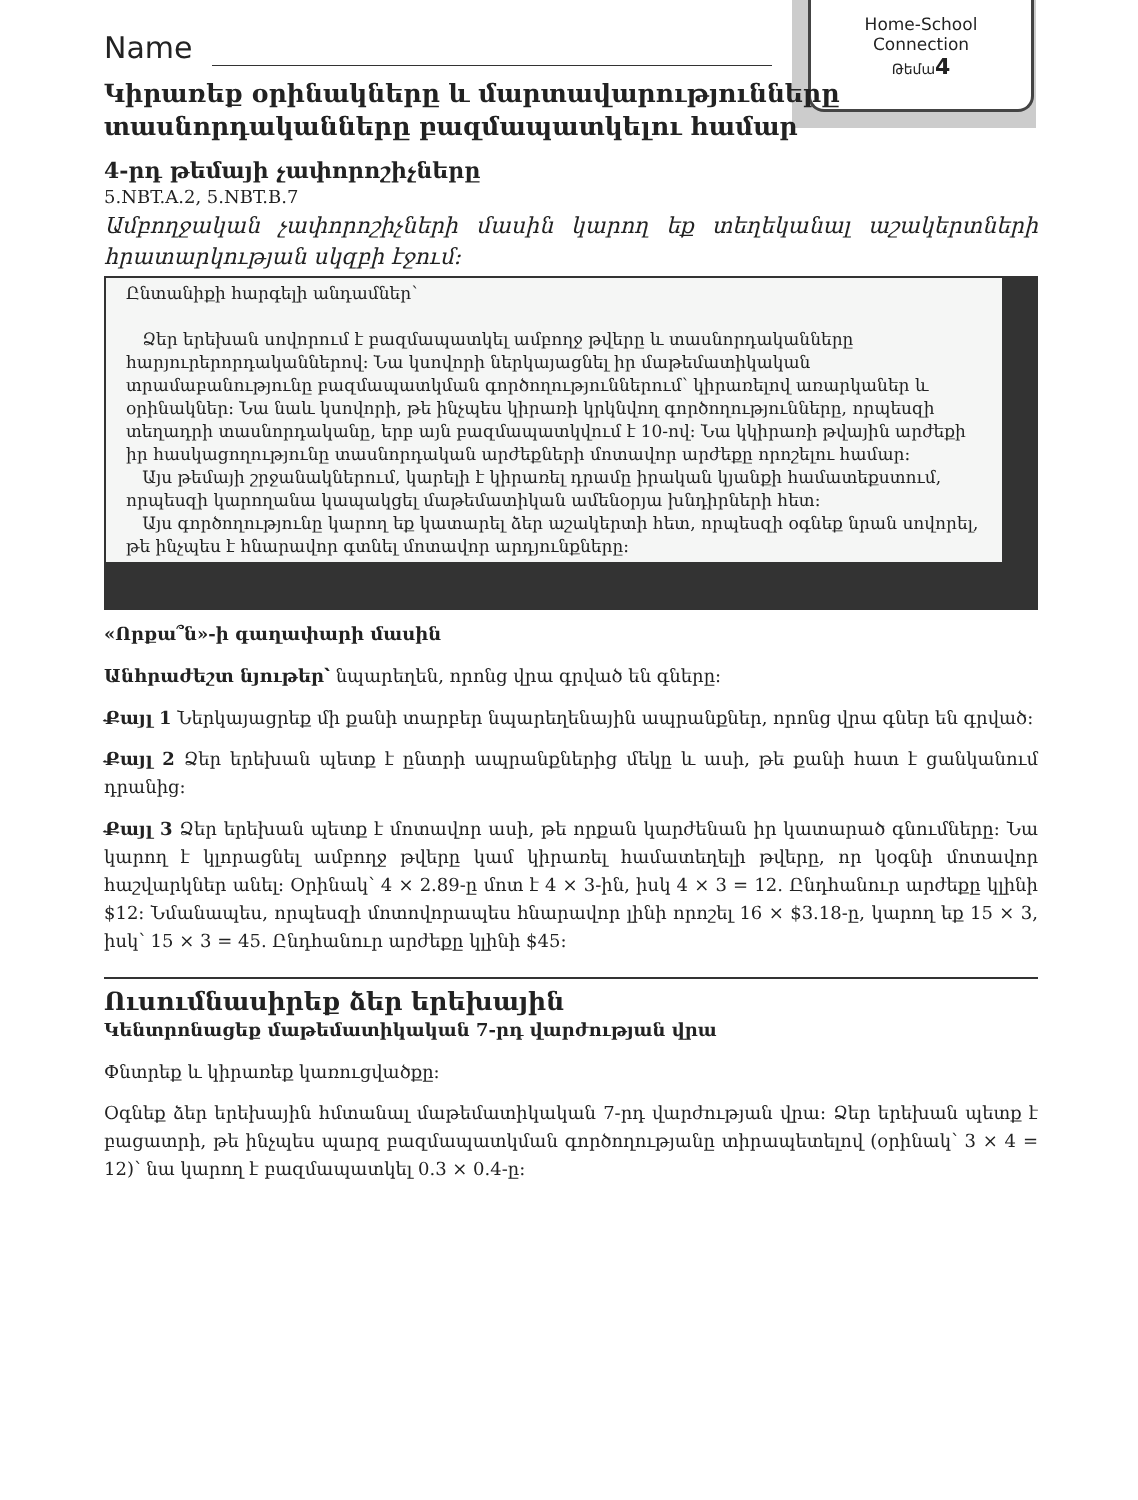Home-School
Connection
Թեմա 4
Name
Կիրառեք օրինակները և մարտավարությունները տասնորդականները բազմապատկելու համար
4-րդ թեմայի չափորոշիչները
5.NBT.A.2, 5.NBT.B.7
Ամբողջական չափորոշիչների մասին կարող եք տեղեկանալ աշակերտների հրատարկության սկզբի էջում:
Ընտանիքի հարգելի անդամներ՝
Ձեր երեխան սովորում է բազմապատկել ամբողջ թվերը և տասնորդականները հարյուրերորդականներով: Նա կսովորի ներկայացնել իր մաթեմատիկական տրամաբանությունը բազմապատկման գործողություններում՝ կիրառելով առարկաներ և օրինակներ: Նա նաև կսովորի, թե ինչպես կիրառի կրկնվող գործողությունները, որպեսզի տեղադրի տասնորդականը, երբ այն բազմապատկվում է 10-ով: Նա կկիրառի թվային արժեքի իր հասկացողությունը տասնորդական արժեքների մոտավոր արժեքը որոշելու համար:
Այս թեմայի շրջանակներում, կարելի է կիրառել դրամը իրական կյանքի համատեքստում, որպեսզի կարողանա կապակցել մաթեմատիկան ամենօրյա խնդիրների հետ:
Այս գործողությունը կարող եք կատարել ձեր աշակերտի հետ, որպեսզի օգնեք նրան սովորել, թե ինչպես է հնարավոր գտնել մոտավոր արդյունքները:
«Որքա՞ն»-ի գաղափարի մասին
Անհրաժեշտ նյութեր՝ նպարեղեն, որոնց վրա գրված են գները:
Քայլ 1 Ներկայացրեք մի քանի տարբեր նպարեղենային ապրանքներ, որոնց վրա գներ են գրված:
Քայլ 2 Ձեր երեխան պետք է ընտրի ապրանքներից մեկը և ասի, թե քանի հատ է ցանկանում դրանից:
Քայլ 3 Ձեր երեխան պետք է մոտավոր ասի, թե որքան կարժենան իր կատարած գնումները: Նա կարող է կլորացնել ամբողջ թվերը կամ կիրառել համատեղելի թվերը, որ կօգնի մոտավոր հաշվարկներ անել: Օրինակ՝ 4 × 2.89-ը մոտ է 4 × 3-ին, իսկ 4 × 3 = 12. Ընդհանուր արժեքը կլինի $12: Նմանապես, որպեսզի մոտովորապես հնարավոր լինի որոշել 16 × $3.18-ը, կարող եք 15 × 3, իսկ՝ 15 × 3 = 45. Ընդհանուր արժեքը կլինի $45:
Ուսումնասիրեք ձեր երեխային
Կենտրոնացեք մաթեմատիկական 7-րդ վարժության վրա
Փնտրեք և կիրառեք կառուցվածքը:
Օգնեք ձեր երեխային հմտանալ մաթեմատիկական 7-րդ վարժության վրա: Ձեր երեխան պետք է բացատրի, թե ինչպես պարզ բազմապատկման գործողությանը տիրապետելով (օրինակ՝ 3 × 4 = 12)՝ նա կարող է բազմապատկել 0.3 × 0.4-ը: